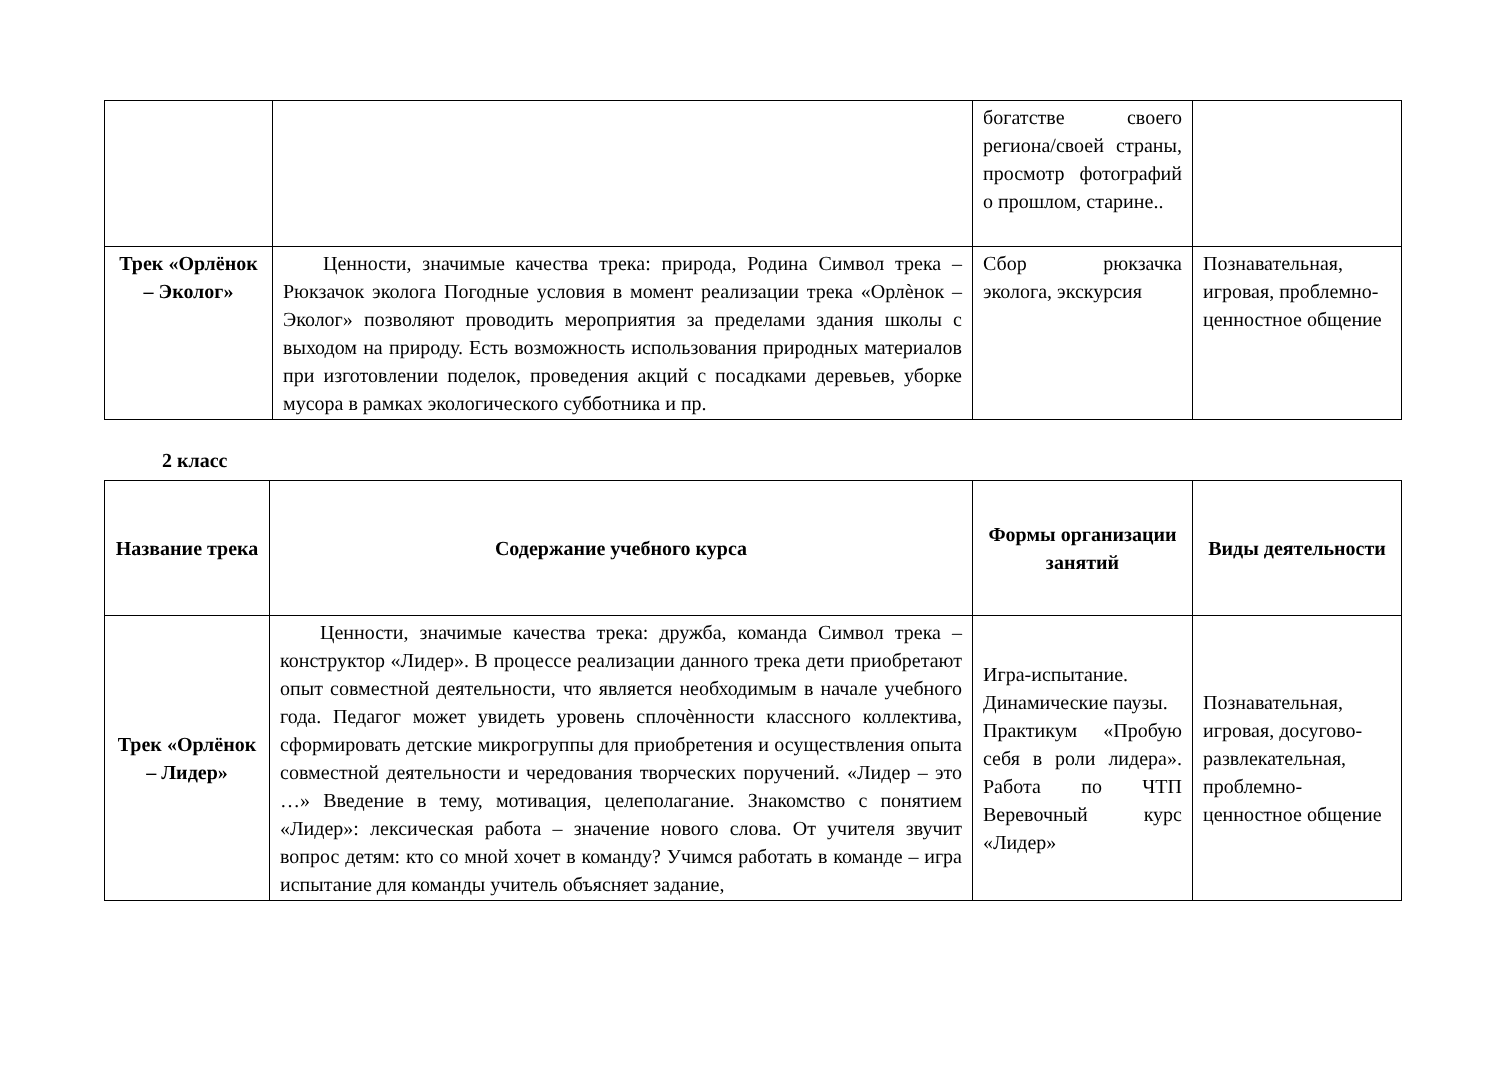| | | богатстве своего региона/своей страны, просмотр фотографий о прошлом, старине.. | |
| Трек «Орлёнок – Эколог» | Ценности, значимые качества трека: природа, Родина Символ трека – Рюкзачок эколога Погодные условия в момент реализации трека «Орлѐнок – Эколог» позволяют проводить мероприятия за пределами здания школы с выходом на природу. Есть возможность использования природных материалов при изготовлении поделок, проведения акций с посадками деревьев, уборке мусора в рамках экологического субботника и пр. | Сбор рюкзачка эколога, экскурсия | Познавательная, игровая, проблемно-ценностное общение |
2 класс
| Название трека | Содержание учебного курса | Формы организации занятий | Виды деятельности |
| --- | --- | --- | --- |
| Трек «Орлёнок – Лидер» | Ценности, значимые качества трека: дружба, команда Символ трека – конструктор «Лидер». В процессе реализации данного трека дети приобретают опыт совместной деятельности, что является необходимым в начале учебного года. Педагог может увидеть уровень сплочѐнности классного коллектива, сформировать детские микрогруппы для приобретения и осуществления опыта совместной деятельности и чередования творческих поручений. «Лидер – это …» Введение в тему, мотивация, целеполагание. Знакомство с понятием «Лидер»: лексическая работа – значение нового слова. От учителя звучит вопрос детям: кто со мной хочет в команду? Учимся работать в команде – игра испытание для команды учитель объясняет задание, | Игра-испытание. Динамические паузы. Практикум «Пробую себя в роли лидера». Работа по ЧТП Веревочный курс «Лидер» | Познавательная, игровая, досугово-развлекательная, проблемно-ценностное общение |